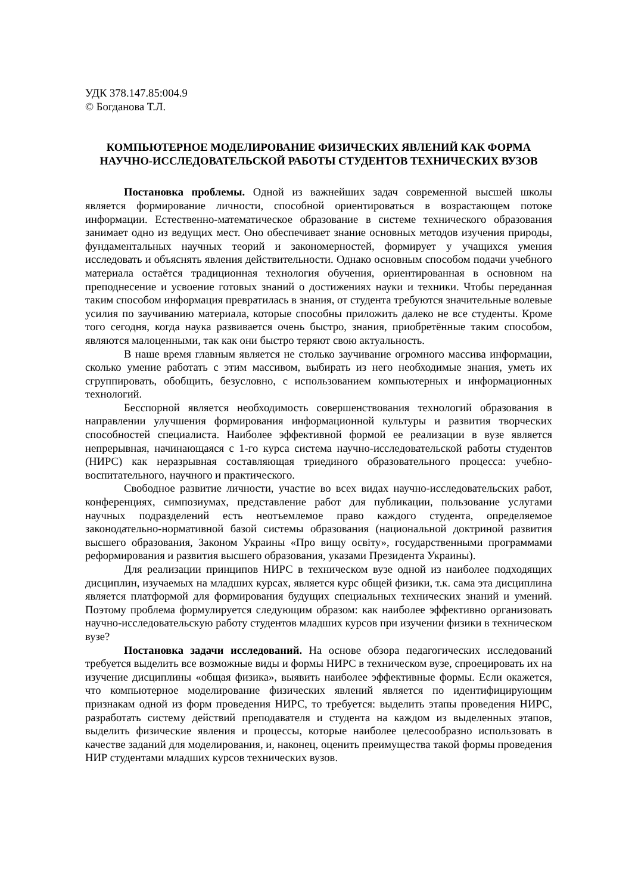УДК 378.147.85:004.9
© Богданова Т.Л.
КОМПЬЮТЕРНОЕ МОДЕЛИРОВАНИЕ ФИЗИЧЕСКИХ ЯВЛЕНИЙ КАК ФОРМА НАУЧНО-ИССЛЕДОВАТЕЛЬСКОЙ РАБОТЫ СТУДЕНТОВ ТЕХНИЧЕСКИХ ВУЗОВ
Постановка проблемы. Одной из важнейших задач современной высшей школы является формирование личности, способной ориентироваться в возрастающем потоке информации. Естественно-математическое образование в системе технического образования занимает одно из ведущих мест. Оно обеспечивает знание основных методов изучения природы, фундаментальных научных теорий и закономерностей, формирует у учащихся умения исследовать и объяснять явления действительности. Однако основным способом подачи учебного материала остаётся традиционная технология обучения, ориентированная в основном на преподнесение и усвоение готовых знаний о достижениях науки и техники. Чтобы переданная таким способом информация превратилась в знания, от студента требуются значительные волевые усилия по заучиванию материала, которые способны приложить далеко не все студенты. Кроме того сегодня, когда наука развивается очень быстро, знания, приобретённые таким способом, являются малоценными, так как они быстро теряют свою актуальность.
В наше время главным является не столько заучивание огромного массива информации, сколько умение работать с этим массивом, выбирать из него необходимые знания, уметь их сгруппировать, обобщить, безусловно, с использованием компьютерных и информационных технологий.
Бесспорной является необходимость совершенствования технологий образования в направлении улучшения формирования информационной культуры и развития творческих способностей специалиста. Наиболее эффективной формой ее реализации в вузе является непрерывная, начинающаяся с 1-го курса система научно-исследовательской работы студентов (НИРС) как неразрывная составляющая триединого образовательного процесса: учебно-воспитательного, научного и практического.
Свободное развитие личности, участие во всех видах научно-исследовательских работ, конференциях, симпозиумах, представление работ для публикации, пользование услугами научных подразделений есть неотъемлемое право каждого студента, определяемое законодательно-нормативной базой системы образования (национальной доктриной развития высшего образования, Законом Украины «Про вищу освіту», государственными программами реформирования и развития высшего образования, указами Президента Украины).
Для реализации принципов НИРС в техническом вузе одной из наиболее подходящих дисциплин, изучаемых на младших курсах, является курс общей физики, т.к. сама эта дисциплина является платформой для формирования будущих специальных технических знаний и умений. Поэтому проблема формулируется следующим образом: как наиболее эффективно организовать научно-исследовательскую работу студентов младших курсов при изучении физики в техническом вузе?
Постановка задачи исследований. На основе обзора педагогических исследований требуется выделить все возможные виды и формы НИРС в техническом вузе, спроецировать их на изучение дисциплины «общая физика», выявить наиболее эффективные формы. Если окажется, что компьютерное моделирование физических явлений является по идентифицирующим признакам одной из форм проведения НИРС, то требуется: выделить этапы проведения НИРС, разработать систему действий преподавателя и студента на каждом из выделенных этапов, выделить физические явления и процессы, которые наиболее целесообразно использовать в качестве заданий для моделирования, и, наконец, оценить преимущества такой формы проведения НИР студентами младших курсов технических вузов.